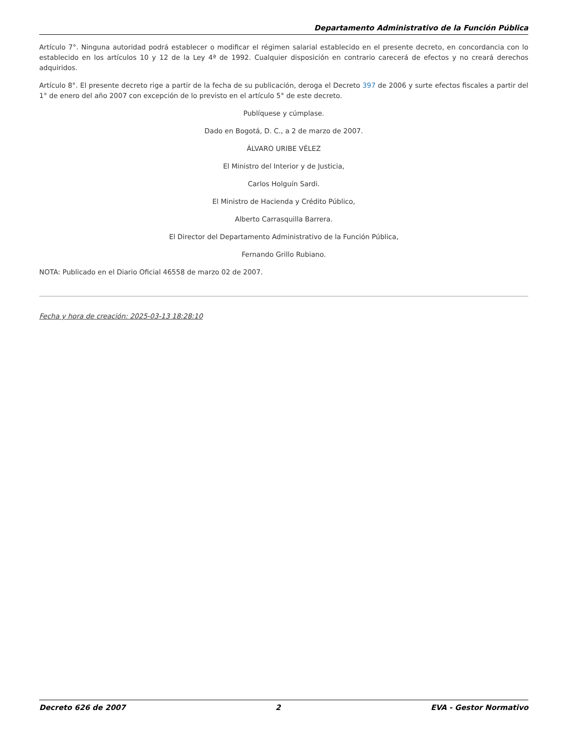Departamento Administrativo de la Función Pública
Artículo 7°. Ninguna autoridad podrá establecer o modificar el régimen salarial establecido en el presente decreto, en concordancia con lo establecido en los artículos 10 y 12 de la Ley 4ª de 1992. Cualquier disposición en contrario carecerá de efectos y no creará derechos adquiridos.
Artículo 8°. El presente decreto rige a partir de la fecha de su publicación, deroga el Decreto 397 de 2006 y surte efectos fiscales a partir del 1° de enero del año 2007 con excepción de lo previsto en el artículo 5° de este decreto.
Publíquese y cúmplase.
Dado en Bogotá, D. C., a 2 de marzo de 2007.
ÁLVARO URIBE VÉLEZ
El Ministro del Interior y de Justicia,
Carlos Holguín Sardi.
El Ministro de Hacienda y Crédito Público,
Alberto Carrasquilla Barrera.
El Director del Departamento Administrativo de la Función Pública,
Fernando Grillo Rubiano.
NOTA: Publicado en el Diario Oficial 46558 de marzo 02 de 2007.
Fecha y hora de creación: 2025-03-13 18:28:10
Decreto 626 de 2007 2 EVA - Gestor Normativo